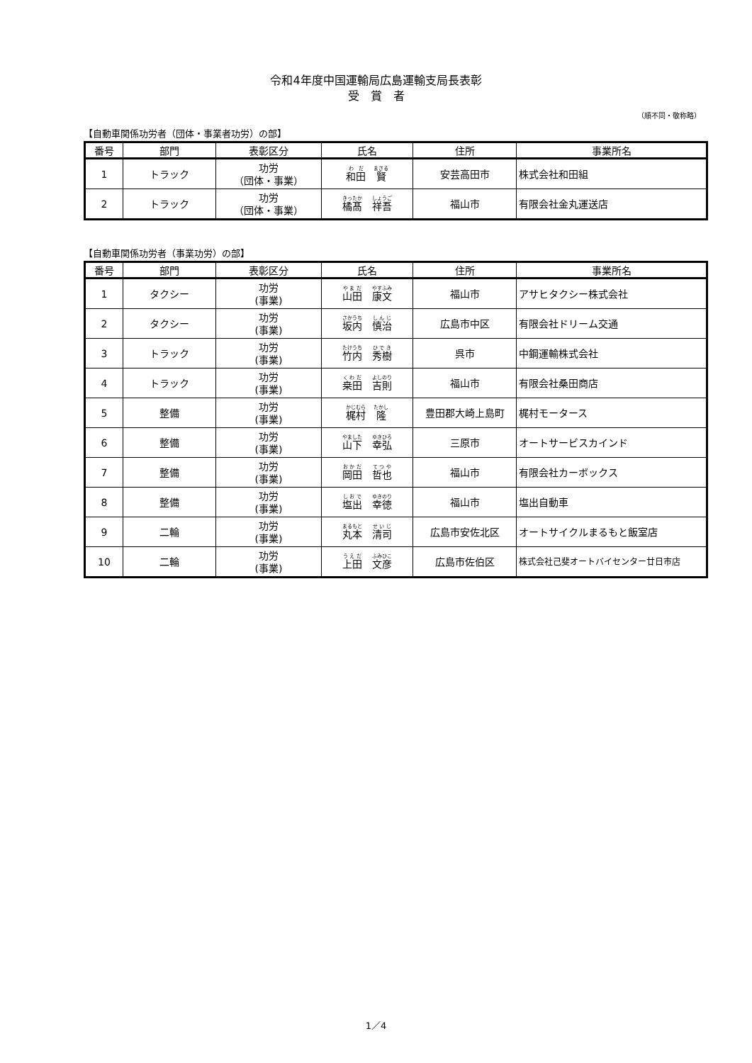令和4年度中国運輸局広島運輸支局長表彰
受　賞　者
（順不同・敬称略）
【自動車関係功労者（団体・事業者功労）の部】
| 番号 | 部門 | 表彰区分 | 氏名 | 住所 | 事業所名 |
| --- | --- | --- | --- | --- | --- |
| 1 | トラック | 功労 （団体・事業） | 和田 賢 | 安芸高田市 | 株式会社和田組 |
| 2 | トラック | 功労 （団体・事業） | 橘髙 祥吾 | 福山市 | 有限会社金丸運送店 |
【自動車関係功労者（事業功労）の部】
| 番号 | 部門 | 表彰区分 | 氏名 | 住所 | 事業所名 |
| --- | --- | --- | --- | --- | --- |
| 1 | タクシー | 功労 (事業) | 山田 康文 | 福山市 | アサヒタクシー株式会社 |
| 2 | タクシー | 功労 (事業) | 坂内 慎治 | 広島市中区 | 有限会社ドリーム交通 |
| 3 | トラック | 功労 (事業) | 竹内 秀樹 | 呉市 | 中鋼運輸株式会社 |
| 4 | トラック | 功労 (事業) | 桒田 吉則 | 福山市 | 有限会社桑田商店 |
| 5 | 整備 | 功労 (事業) | 梶村 隆 | 豊田郡大崎上島町 | 梶村モータース |
| 6 | 整備 | 功労 (事業) | 山下 幸弘 | 三原市 | オートサービスカインド |
| 7 | 整備 | 功労 (事業) | 岡田 哲也 | 福山市 | 有限会社カーボックス |
| 8 | 整備 | 功労 (事業) | 塩出 幸徳 | 福山市 | 塩出自動車 |
| 9 | 二輪 | 功労 (事業) | 丸本 清司 | 広島市安佐北区 | オートサイクルまるもと飯室店 |
| 10 | 二輪 | 功労 (事業) | 上田 文彦 | 広島市佐伯区 | 株式会社己斐オートバイセンター廿日市店 |
1／4